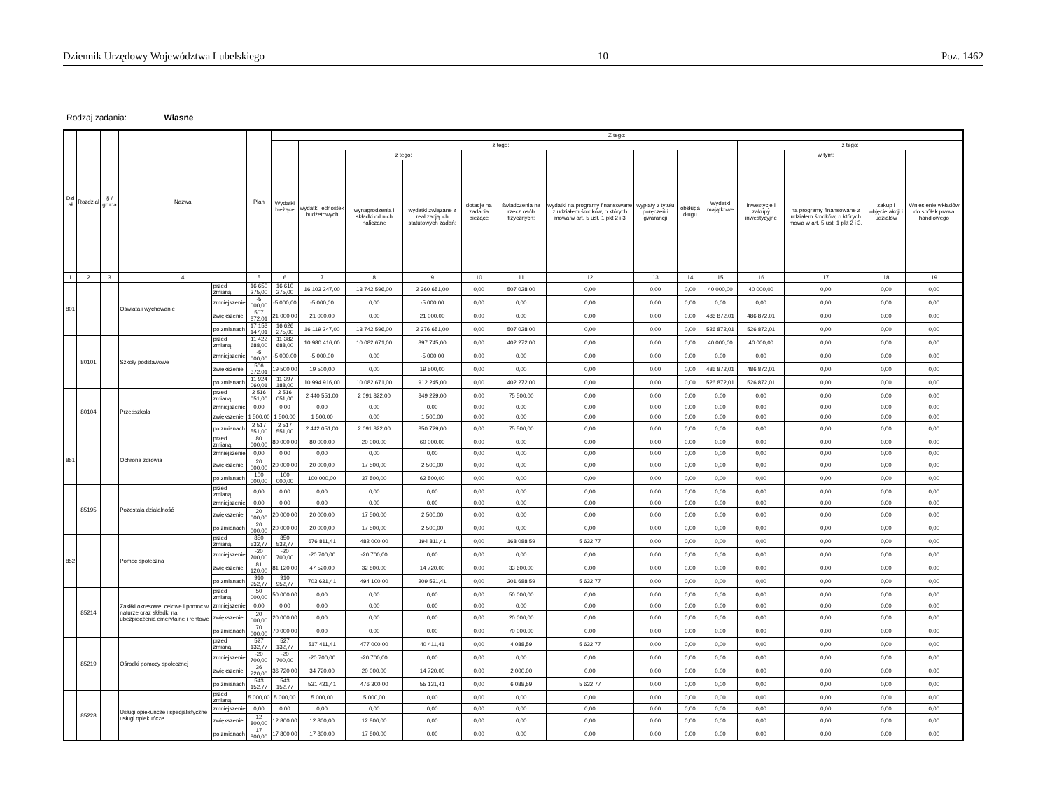Dziennik Urzędowy Województwa Lubelskiego – 10 – Poz. 1462
Rodzaj zadania: Własne
| Dzi ał | Rozdział | § / grupa | Nazwa | | Plan | Z tego: | | | | | | | | | | | | | |
| --- | --- | --- | --- | --- | --- | --- | --- | --- | --- | --- | --- | --- | --- | --- | --- | --- | --- | --- | --- |
| | | | | | | Wydatki bieżące | z tego: | | | | | | | | Wydatki majątkowe | z tego: | | | |
| | | | | | | | wydatki jednostek budżetowych | z tego: | | dotacje na zadania bieżące | świadczenia na rzecz osób fizycznych; | wydatki na programy finansowane z udziałem środków, o których mowa w art. 5 ust. 1 pkt 2 i 3 | wypłaty z tytułu poręczeń i gwarancji | obsługa długu | | inwestycje i zakupy inwestycyjne | w tym: | zakup i objęcie akcji i udziałów | Wniesienie wkładów do spółek prawa handlowego |
| | | | | | | | | wynagrodzenia i składki od nich naliczane | wydatki związane z realizacją ich statutowych zadań; | | | | | | | | na programy finansowane z udziałem środków, o których mowa w art. 5 ust. 1 pkt 2 i 3, | | |
| 1 | 2 | 3 | 4 | | 5 | 6 | 7 | 8 | 9 | 10 | 11 | 12 | 13 | 14 | 15 | 16 | 17 | 18 | 19 |
| 801 | | | Oświata i wychowanie | przed zmianą | 16 650 275,00 | 16 610 275,00 | 16 103 247,00 | 13 742 596,00 | 2 360 651,00 | 0,00 | 507 028,00 | 0,00 | 0,00 | 0,00 | 40 000,00 | 40 000,00 | 0,00 | 0,00 | 0,00 |
| | | | | zmniejszenie | -5 000,00 | -5 000,00 | -5 000,00 | 0,00 | -5 000,00 | 0,00 | 0,00 | 0,00 | 0,00 | 0,00 | 0,00 | 0,00 | 0,00 | 0,00 | 0,00 |
| | | | | zwiększenie | 507 872,01 | 21 000,00 | 21 000,00 | 0,00 | 21 000,00 | 0,00 | 0,00 | 0,00 | 0,00 | 0,00 | 486 872,01 | 486 872,01 | 0,00 | 0,00 | 0,00 |
| | | | | po zmianach | 17 153 147,01 | 16 626 275,00 | 16 119 247,00 | 13 742 596,00 | 2 376 651,00 | 0,00 | 507 028,00 | 0,00 | 0,00 | 0,00 | 526 872,01 | 526 872,01 | 0,00 | 0,00 | 0,00 |
| | 80101 | | Szkoły podstawowe | przed zmianą | 11 422 688,00 | 11 382 688,00 | 10 980 416,00 | 10 082 671,00 | 897 745,00 | 0,00 | 402 272,00 | 0,00 | 0,00 | 0,00 | 40 000,00 | 40 000,00 | 0,00 | 0,00 | 0,00 |
| | | | | zmniejszenie | -5 000,00 | -5 000,00 | -5 000,00 | 0,00 | -5 000,00 | 0,00 | 0,00 | 0,00 | 0,00 | 0,00 | 0,00 | 0,00 | 0,00 | 0,00 | 0,00 |
| | | | | zwiększenie | 506 372,01 | 19 500,00 | 19 500,00 | 0,00 | 19 500,00 | 0,00 | 0,00 | 0,00 | 0,00 | 0,00 | 486 872,01 | 486 872,01 | 0,00 | 0,00 | 0,00 |
| | | | | po zmianach | 11 924 060,01 | 11 397 188,00 | 10 994 916,00 | 10 082 671,00 | 912 245,00 | 0,00 | 402 272,00 | 0,00 | 0,00 | 0,00 | 526 872,01 | 526 872,01 | 0,00 | 0,00 | 0,00 |
| | 80104 | | Przedszkola | przed zmianą | 2 516 051,00 | 2 516 051,00 | 2 440 551,00 | 2 091 322,00 | 349 229,00 | 0,00 | 75 500,00 | 0,00 | 0,00 | 0,00 | 0,00 | 0,00 | 0,00 | 0,00 | 0,00 |
| | | | | zmniejszenie | 0,00 | 0,00 | 0,00 | 0,00 | 0,00 | 0,00 | 0,00 | 0,00 | 0,00 | 0,00 | 0,00 | 0,00 | 0,00 | 0,00 | 0,00 |
| | | | | zwiększenie | 1 500,00 | 1 500,00 | 1 500,00 | 0,00 | 1 500,00 | 0,00 | 0,00 | 0,00 | 0,00 | 0,00 | 0,00 | 0,00 | 0,00 | 0,00 | 0,00 |
| | | | | po zmianach | 2 517 551,00 | 2 517 551,00 | 2 442 051,00 | 2 091 322,00 | 350 729,00 | 0,00 | 75 500,00 | 0,00 | 0,00 | 0,00 | 0,00 | 0,00 | 0,00 | 0,00 | 0,00 |
| 851 | | | Ochrona zdrowia | przed zmianą | 80 000,00 | 80 000,00 | 80 000,00 | 20 000,00 | 60 000,00 | 0,00 | 0,00 | 0,00 | 0,00 | 0,00 | 0,00 | 0,00 | 0,00 | 0,00 | 0,00 |
| | | | | zmniejszenie | 0,00 | 0,00 | 0,00 | 0,00 | 0,00 | 0,00 | 0,00 | 0,00 | 0,00 | 0,00 | 0,00 | 0,00 | 0,00 | 0,00 | 0,00 |
| | | | | zwiększenie | 20 000,00 | 20 000,00 | 20 000,00 | 17 500,00 | 2 500,00 | 0,00 | 0,00 | 0,00 | 0,00 | 0,00 | 0,00 | 0,00 | 0,00 | 0,00 | 0,00 |
| | | | | po zmianach | 100 000,00 | 100 000,00 | 100 000,00 | 37 500,00 | 62 500,00 | 0,00 | 0,00 | 0,00 | 0,00 | 0,00 | 0,00 | 0,00 | 0,00 | 0,00 | 0,00 |
| | 85195 | | Pozostała działalność | przed zmianą | 0,00 | 0,00 | 0,00 | 0,00 | 0,00 | 0,00 | 0,00 | 0,00 | 0,00 | 0,00 | 0,00 | 0,00 | 0,00 | 0,00 | 0,00 |
| | | | | zmniejszenie | 0,00 | 0,00 | 0,00 | 0,00 | 0,00 | 0,00 | 0,00 | 0,00 | 0,00 | 0,00 | 0,00 | 0,00 | 0,00 | 0,00 | 0,00 |
| | | | | zwiększenie | 20 000,00 | 20 000,00 | 20 000,00 | 17 500,00 | 2 500,00 | 0,00 | 0,00 | 0,00 | 0,00 | 0,00 | 0,00 | 0,00 | 0,00 | 0,00 | 0,00 |
| | | | | po zmianach | 20 000,00 | 20 000,00 | 20 000,00 | 17 500,00 | 2 500,00 | 0,00 | 0,00 | 0,00 | 0,00 | 0,00 | 0,00 | 0,00 | 0,00 | 0,00 | 0,00 |
| 852 | | | Pomoc społeczna | przed zmianą | 850 532,77 | 850 532,77 | 676 811,41 | 482 000,00 | 194 811,41 | 0,00 | 168 088,59 | 5 632,77 | 0,00 | 0,00 | 0,00 | 0,00 | 0,00 | 0,00 | 0,00 |
| | | | | zmniejszenie | -20 700,00 | -20 700,00 | -20 700,00 | -20 700,00 | 0,00 | 0,00 | 0,00 | 0,00 | 0,00 | 0,00 | 0,00 | 0,00 | 0,00 | 0,00 | 0,00 |
| | | | | zwiększenie | 81 120,00 | 81 120,00 | 47 520,00 | 32 800,00 | 14 720,00 | 0,00 | 33 600,00 | 0,00 | 0,00 | 0,00 | 0,00 | 0,00 | 0,00 | 0,00 | 0,00 |
| | | | | po zmianach | 910 952,77 | 910 952,77 | 703 631,41 | 494 100,00 | 209 531,41 | 0,00 | 201 688,59 | 5 632,77 | 0,00 | 0,00 | 0,00 | 0,00 | 0,00 | 0,00 | 0,00 |
| | 85214 | | Zasiłki okresowe, celowe i pomoc w naturze oraz składki na ubezpieczenia emerytalne i rentowe | przed zmianą | 50 000,00 | 50 000,00 | 0,00 | 0,00 | 0,00 | 0,00 | 50 000,00 | 0,00 | 0,00 | 0,00 | 0,00 | 0,00 | 0,00 | 0,00 | 0,00 |
| | | | | zmniejszenie | 0,00 | 0,00 | 0,00 | 0,00 | 0,00 | 0,00 | 0,00 | 0,00 | 0,00 | 0,00 | 0,00 | 0,00 | 0,00 | 0,00 | 0,00 |
| | | | | zwiększenie | 20 000,00 | 20 000,00 | 0,00 | 0,00 | 0,00 | 0,00 | 20 000,00 | 0,00 | 0,00 | 0,00 | 0,00 | 0,00 | 0,00 | 0,00 | 0,00 |
| | | | | po zmianach | 70 000,00 | 70 000,00 | 0,00 | 0,00 | 0,00 | 0,00 | 70 000,00 | 0,00 | 0,00 | 0,00 | 0,00 | 0,00 | 0,00 | 0,00 | 0,00 |
| | 85219 | | Ośrodki pomocy społecznej | przed zmianą | 527 132,77 | 527 132,77 | 517 411,41 | 477 000,00 | 40 411,41 | 0,00 | 4 088,59 | 5 632,77 | 0,00 | 0,00 | 0,00 | 0,00 | 0,00 | 0,00 | 0,00 |
| | | | | zmniejszenie | -20 700,00 | -20 700,00 | -20 700,00 | -20 700,00 | 0,00 | 0,00 | 0,00 | 0,00 | 0,00 | 0,00 | 0,00 | 0,00 | 0,00 | 0,00 | 0,00 |
| | | | | zwiększenie | 36 720,00 | 36 720,00 | 34 720,00 | 20 000,00 | 14 720,00 | 0,00 | 2 000,00 | 0,00 | 0,00 | 0,00 | 0,00 | 0,00 | 0,00 | 0,00 | 0,00 |
| | | | | po zmianach | 543 152,77 | 543 152,77 | 531 431,41 | 476 300,00 | 55 131,41 | 0,00 | 6 088,59 | 5 632,77 | 0,00 | 0,00 | 0,00 | 0,00 | 0,00 | 0,00 | 0,00 |
| | 85228 | | Usługi opiekuńcze i specjalistyczne usługi opiekuńcze | przed zmianą | 5 000,00 | 5 000,00 | 5 000,00 | 5 000,00 | 0,00 | 0,00 | 0,00 | 0,00 | 0,00 | 0,00 | 0,00 | 0,00 | 0,00 | 0,00 | 0,00 |
| | | | | zmniejszenie | 0,00 | 0,00 | 0,00 | 0,00 | 0,00 | 0,00 | 0,00 | 0,00 | 0,00 | 0,00 | 0,00 | 0,00 | 0,00 | 0,00 | 0,00 |
| | | | | zwiększenie | 12 800,00 | 12 800,00 | 12 800,00 | 12 800,00 | 0,00 | 0,00 | 0,00 | 0,00 | 0,00 | 0,00 | 0,00 | 0,00 | 0,00 | 0,00 | 0,00 |
| | | | | po zmianach | 17 800,00 | 17 800,00 | 17 800,00 | 17 800,00 | 0,00 | 0,00 | 0,00 | 0,00 | 0,00 | 0,00 | 0,00 | 0,00 | 0,00 | 0,00 | 0,00 |